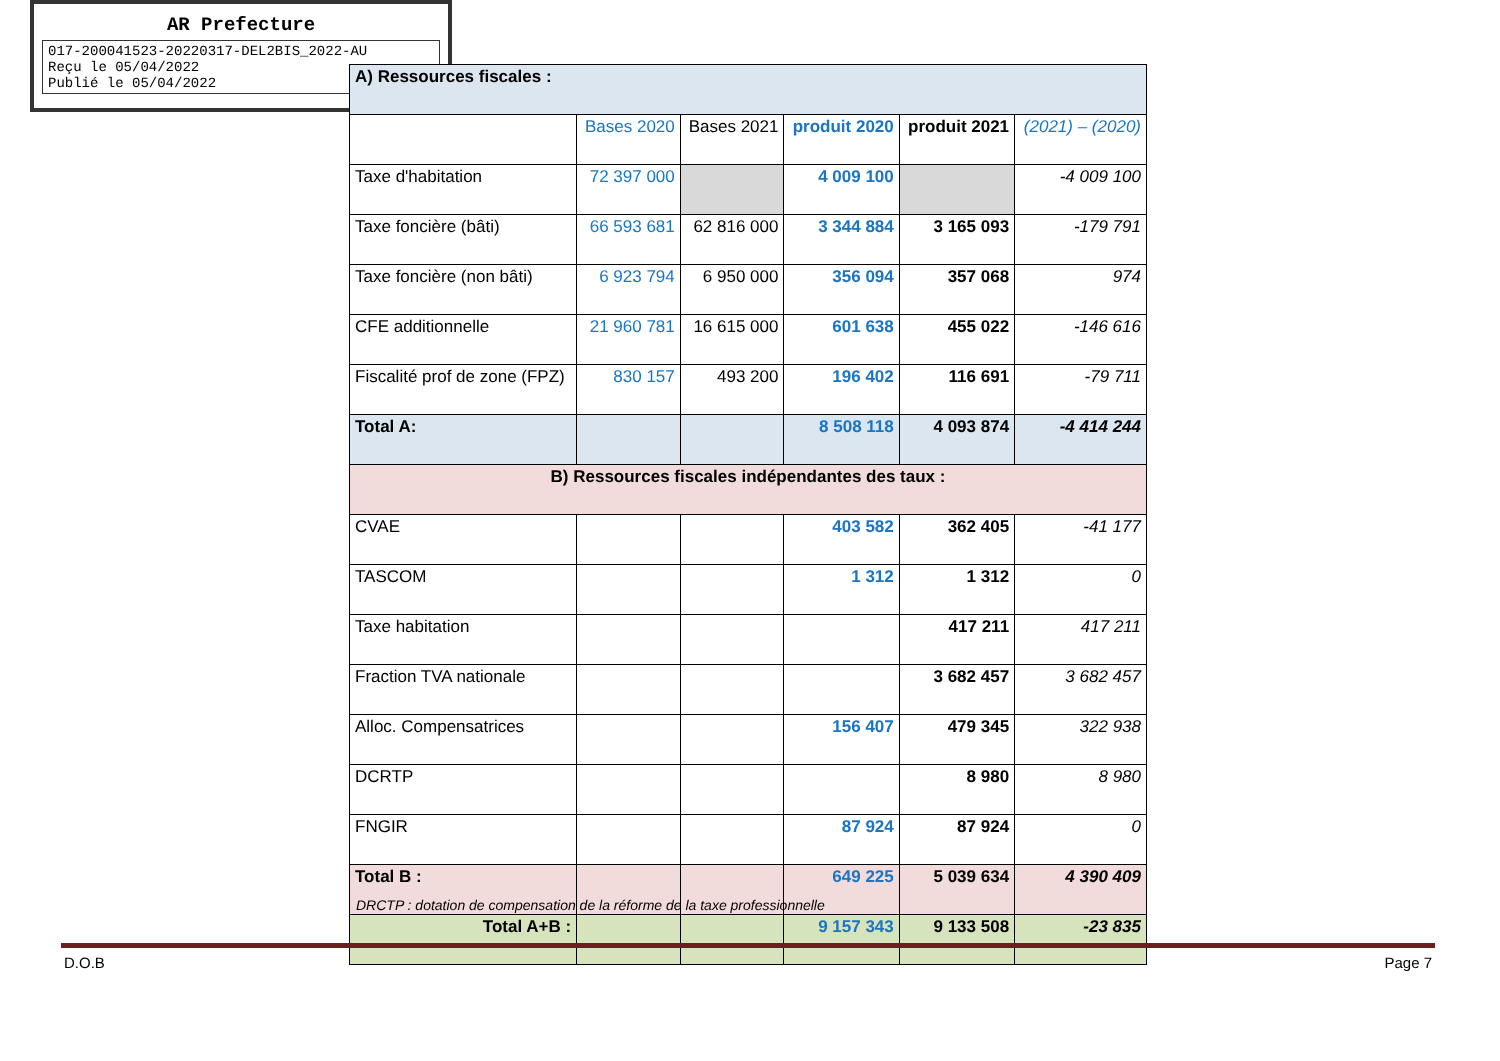AR Prefecture
017-200041523-20220317-DEL2BIS_2022-AU
Reçu le 05/04/2022
Publié le 05/04/2022
| A) Ressources fiscales : | | | | | |
| | Bases 2020 | Bases 2021 | produit 2020 | produit 2021 | (2021) – (2020) |
| Taxe d'habitation | 72 397 000 | | 4 009 100 | | -4 009 100 |
| Taxe foncière (bâti) | 66 593 681 | 62 816 000 | 3 344 884 | 3 165 093 | -179 791 |
| Taxe foncière (non bâti) | 6 923 794 | 6 950 000 | 356 094 | 357 068 | 974 |
| CFE additionnelle | 21 960 781 | 16 615 000 | 601 638 | 455 022 | -146 616 |
| Fiscalité prof de zone (FPZ) | 830 157 | 493 200 | 196 402 | 116 691 | -79 711 |
| Total A: | | | 8 508 118 | 4 093 874 | -4 414 244 |
| B) Ressources fiscales indépendantes des taux : | | | | | |
| CVAE | | | 403 582 | 362 405 | -41 177 |
| TASCOM | | | 1 312 | 1 312 | 0 |
| Taxe habitation | | | | 417 211 | 417 211 |
| Fraction TVA nationale | | | | 3 682 457 | 3 682 457 |
| Alloc. Compensatrices | | | 156 407 | 479 345 | 322 938 |
| DCRTP | | | | 8 980 | 8 980 |
| FNGIR | | | 87 924 | 87 924 | 0 |
| Total B : | | | 649 225 | 5 039 634 | 4 390 409 |
| Total A+B : | | | 9 157 343 | 9 133 508 | -23 835 |
DRCTP : dotation de compensation de la réforme de la taxe professionnelle
D.O.B Page 7